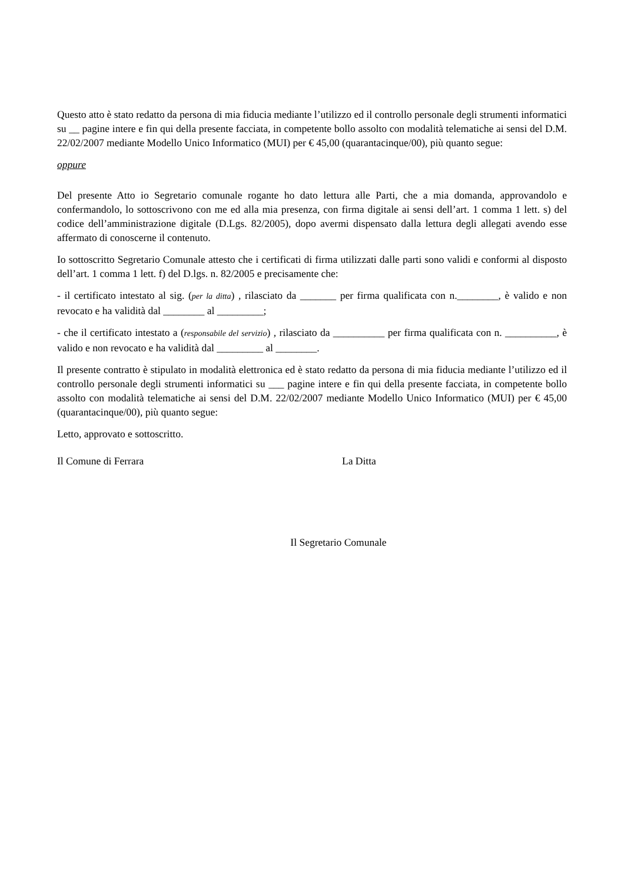Questo atto è stato redatto da persona di mia fiducia mediante l’utilizzo ed il controllo personale degli strumenti informatici su __ pagine intere e fin qui della presente facciata, in competente bollo assolto con modalità telematiche ai sensi del D.M. 22/02/2007 mediante Modello Unico Informatico (MUI) per € 45,00 (quarantacinque/00), più quanto segue:
oppure
Del presente Atto io Segretario comunale rogante ho dato lettura alle Parti, che a mia domanda, approvandolo e confermandolo, lo sottoscrivono con me ed alla mia presenza, con firma digitale ai sensi dell’art. 1 comma 1 lett. s) del codice dell’amministrazione digitale (D.Lgs. 82/2005), dopo avermi dispensato dalla lettura degli allegati avendo esse affermato di conoscerne il contenuto.
Io sottoscritto Segretario Comunale attesto che i certificati di firma utilizzati dalle parti sono validi e conformi al disposto dell’art. 1 comma 1 lett. f) del D.lgs. n. 82/2005 e precisamente che:
- il certificato intestato al sig. (per la ditta) , rilasciato da _______ per firma qualificata con n.________, è valido e non revocato e ha validità dal ________ al _________;
- che il certificato intestato a (responsabile del servizio) , rilasciato da __________ per firma qualificata con n. __________, è valido e non revocato e ha validità dal _________ al ________.
Il presente contratto è stipulato in modalità elettronica ed è stato redatto da persona di mia fiducia mediante l’utilizzo ed il controllo personale degli strumenti informatici su ___ pagine intere e fin qui della presente facciata, in competente bollo assolto con modalità telematiche ai sensi del D.M. 22/02/2007 mediante Modello Unico Informatico (MUI) per € 45,00 (quarantacinque/00), più quanto segue:
Letto, approvato e sottoscritto.
Il Comune di Ferrara La Ditta
Il Segretario Comunale